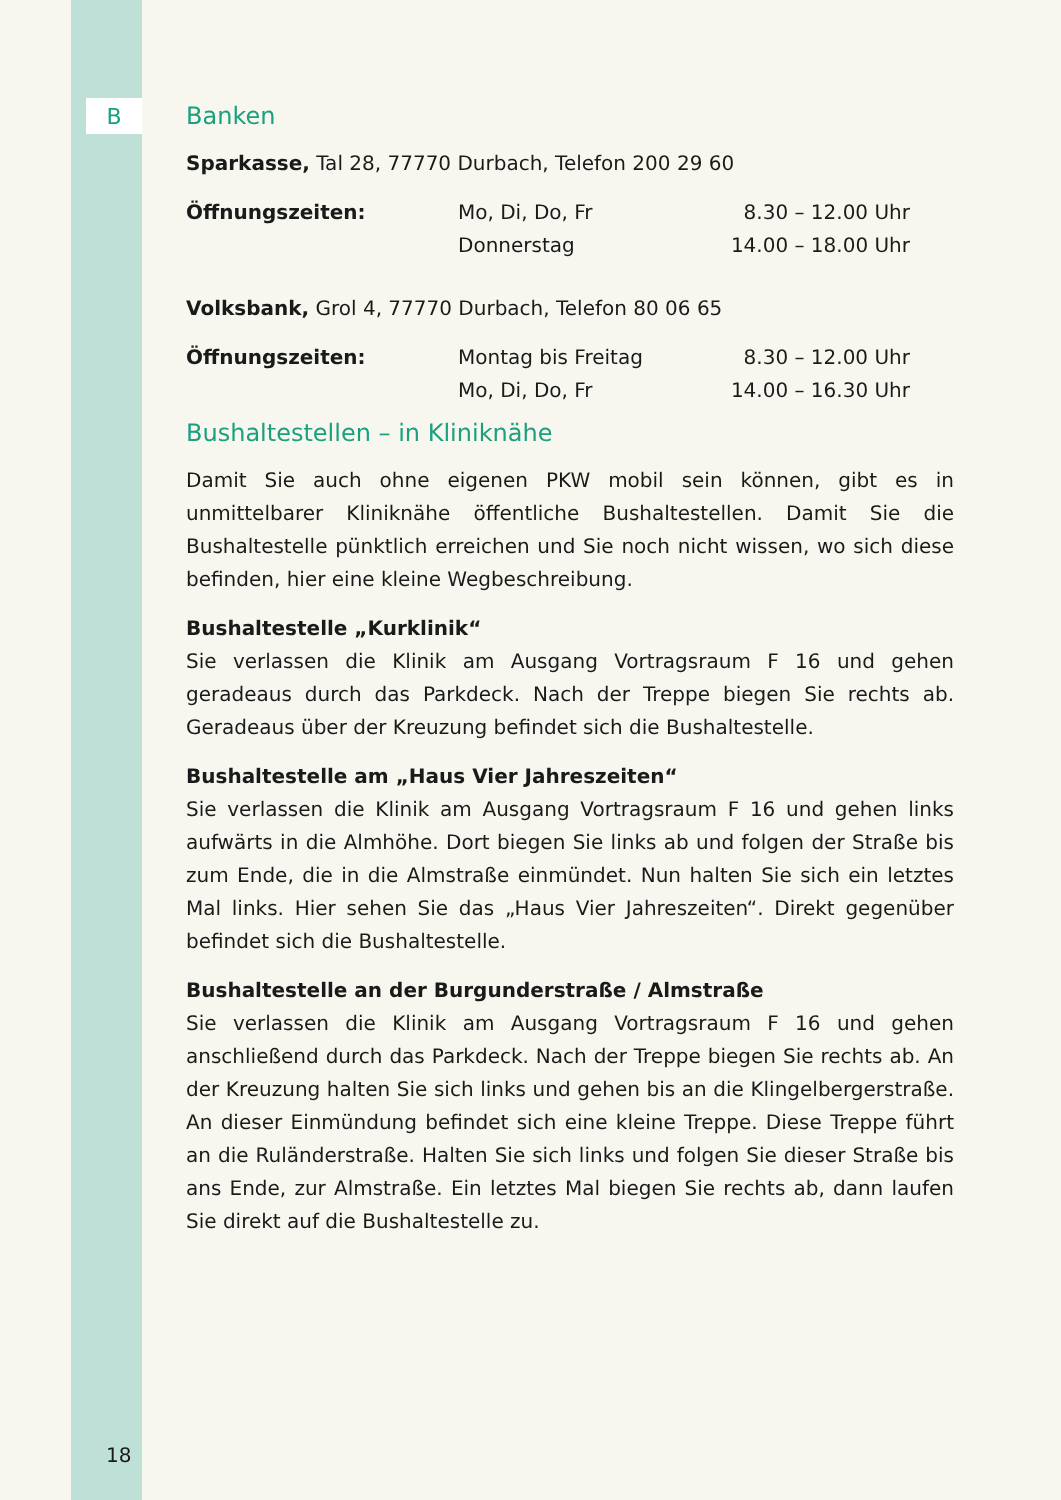B
Banken
Sparkasse, Tal 28, 77770 Durbach, Telefon 200 29 60
| Öffnungszeiten: | Mo, Di, Do, Fr | 8.30 – 12.00 Uhr |
| | Donnerstag | 14.00 – 18.00 Uhr |
Volksbank, Grol 4, 77770 Durbach, Telefon 80 06 65
| Öffnungszeiten: | Montag bis Freitag | 8.30 – 12.00 Uhr |
| | Mo, Di, Do, Fr | 14.00 – 16.30 Uhr |
Bushaltestellen – in Kliniknähe
Damit Sie auch ohne eigenen PKW mobil sein können, gibt es in unmittelbarer Kliniknähe öffentliche Bushaltestellen. Damit Sie die Bushaltestelle pünktlich erreichen und Sie noch nicht wissen, wo sich diese befinden, hier eine kleine Wegbeschreibung.
Bushaltestelle „Kurklinik“
Sie verlassen die Klinik am Ausgang Vortragsraum F 16 und gehen geradeaus durch das Parkdeck. Nach der Treppe biegen Sie rechts ab. Geradeaus über der Kreuzung befindet sich die Bushaltestelle.
Bushaltestelle am „Haus Vier Jahreszeiten“
Sie verlassen die Klinik am Ausgang Vortragsraum F 16 und gehen links aufwärts in die Almhöhe. Dort biegen Sie links ab und folgen der Straße bis zum Ende, die in die Almstraße einmündet. Nun halten Sie sich ein letztes Mal links. Hier sehen Sie das „Haus Vier Jahreszeiten“. Direkt gegenüber befindet sich die Bushaltestelle.
Bushaltestelle an der Burgunderstraße / Almstraße
Sie verlassen die Klinik am Ausgang Vortragsraum F 16 und gehen anschließend durch das Parkdeck. Nach der Treppe biegen Sie rechts ab. An der Kreuzung halten Sie sich links und gehen bis an die Klingelbergerstraße. An dieser Einmündung befindet sich eine kleine Treppe. Diese Treppe führt an die Ruländerstraße. Halten Sie sich links und folgen Sie dieser Straße bis ans Ende, zur Almstraße. Ein letztes Mal biegen Sie rechts ab, dann laufen Sie direkt auf die Bushaltestelle zu.
18